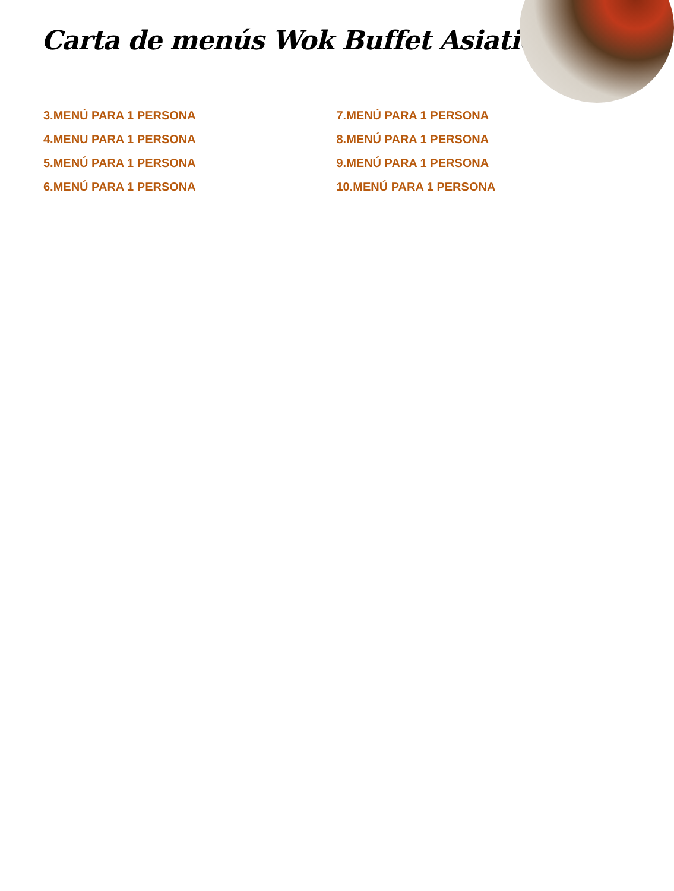Carta de menús Wok Buffet Asiatico
3.MENÚ PARA 1 PERSONA
4.MENU PARA 1 PERSONA
5.MENÚ PARA 1 PERSONA
6.MENÚ PARA 1 PERSONA
7.MENÚ PARA 1 PERSONA
8.MENÚ PARA 1 PERSONA
9.MENÚ PARA 1 PERSONA
10.MENÚ PARA 1 PERSONA